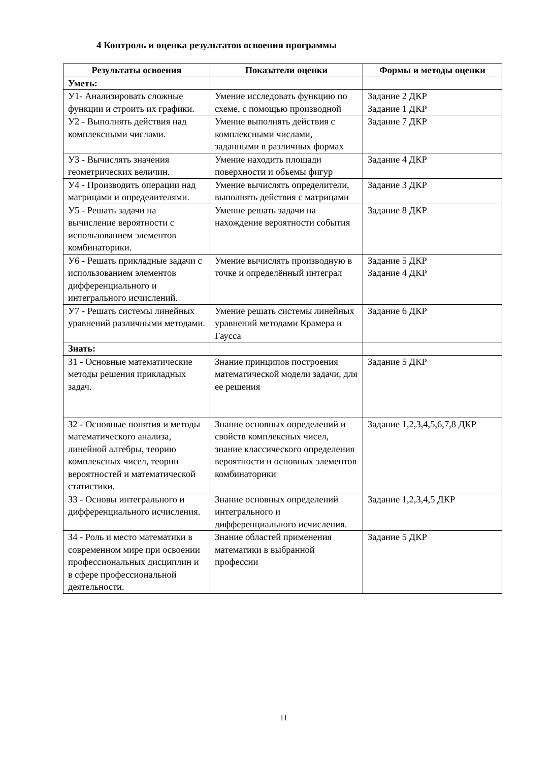4 Контроль и оценка результатов освоения программы
| Результаты освоения | Показатели оценки | Формы и методы оценки |
| --- | --- | --- |
| Уметь: | | |
| У1- Анализировать сложные функции и строить их графики. | Умение исследовать функцию по схеме, с помощью производной | Задание 2 ДКР Задание 1 ДКР |
| У2 - Выполнять действия над комплексными числами. | Умение выполнять действия с комплексными числами, заданными в различных формах | Задание 7 ДКР |
| У3 - Вычислять значения геометрических величин. | Умение находить площади поверхности и объемы фигур | Задание 4 ДКР |
| У4 - Производить операции над матрицами и определителями. | Умение вычислять определители, выполнять действия с матрицами | Задание 3 ДКР |
| У5 - Решать задачи на вычисление вероятности с использованием элементов комбинаторики. | Умение решать задачи на нахождение вероятности события | Задание 8 ДКР |
| У6 - Решать прикладные задачи с использованием элементов дифференциального и интегрального исчислений. | Умение вычислять производную в точке и определённый интеграл | Задание 5 ДКР Задание 4 ДКР |
| У7 - Решать системы линейных уравнений различными методами. | Умение решать системы линейных уравнений методами Крамера и Гаусса | Задание 6 ДКР |
| Знать: | | |
| З1 - Основные математические методы решения прикладных задач. | Знание принципов построения математической модели задачи, для ее решения | Задание 5 ДКР |
| З2 - Основные понятия и методы математического анализа, линейной алгебры, теорию комплексных чисел, теории вероятностей и математической статистики. | Знание основных определений и свойств комплексных чисел, знание классического определения вероятности и основных элементов комбинаторики | Задание 1,2,3,4,5,6,7,8 ДКР |
| З3 - Основы интегрального и дифференциального исчисления. | Знание основных определений интегрального и дифференциального исчисления. | Задание 1,2,3,4,5 ДКР |
| З4 - Роль и место математики в современном мире при освоении профессиональных дисциплин и в сфере профессиональной деятельности. | Знание областей применения математики в выбранной профессии | Задание 5 ДКР |
11